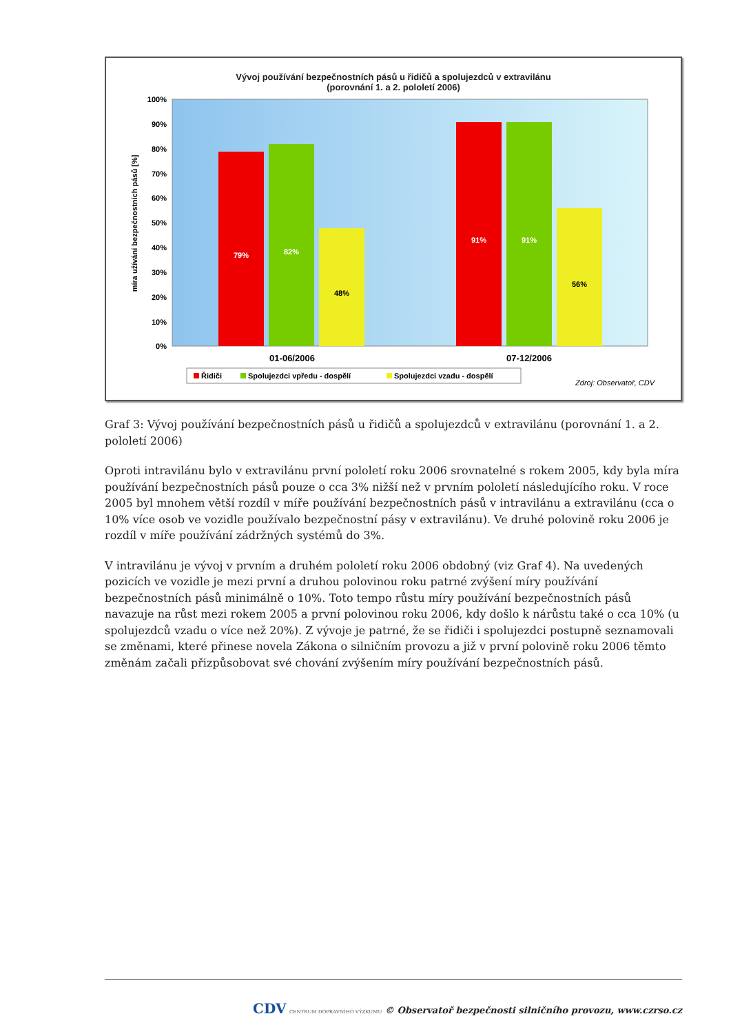Vývoj používání bezpečnostních pásů u řidičů a spolujezdců v extravilánu
(porovnání 1. a 2. pololetí 2006)
100%
90%
80%
70%
60%
50%
40%
30%
20%
10%
0%
79%
82%
48%
91%
91%
56%
01-06/2006
07-12/2006
míra užívání bezpečnostních pásů [%]
Řidiči
Spolujezdci vpředu - dospělí
Spolujezdci vzadu - dospělí
Zdroj: Observatoř, CDV
Graf 3: Vývoj používání bezpečnostních pásů u řidičů a spolujezdců v extravilánu (porovnání 1. a 2. pololetí 2006)
Oproti intravilánu bylo v extravilánu první pololetí roku 2006 srovnatelné s rokem 2005, kdy byla míra používání bezpečnostních pásů pouze o cca 3% nižší než v prvním pololetí následujícího roku. V roce 2005 byl mnohem větší rozdíl v míře používání bezpečnostních pásů v intravilánu a extravilánu (cca o 10% více osob ve vozidle používalo bezpečnostní pásy v extravilánu). Ve druhé polovině roku 2006 je rozdíl v míře používání zádržných systémů do 3%.
V intravilánu je vývoj v prvním a druhém pololetí roku 2006 obdobný (viz Graf 4). Na uvedených pozicích ve vozidle je mezi první a druhou polovinou roku patrné zvýšení míry používání bezpečnostních pásů minimálně o 10%. Toto tempo růstu míry používání bezpečnostních pásů navazuje na růst mezi rokem 2005 a první polovinou roku 2006, kdy došlo k nárůstu také o cca 10% (u spolujezdců vzadu o více než 20%). Z vývoje je patrné, že se řidiči i spolujezdci postupně seznamovali se změnami, které přinese novela Zákona o silničním provozu a již v první polovině roku 2006 těmto změnám začali přizpůsobovat své chování zvýšením míry používání bezpečnostních pásů.
CDV CENTRUM DOPRAVNÍHO VÝZKUMU © Observatoř bezpečnosti silničního provozu, www.czrso.cz